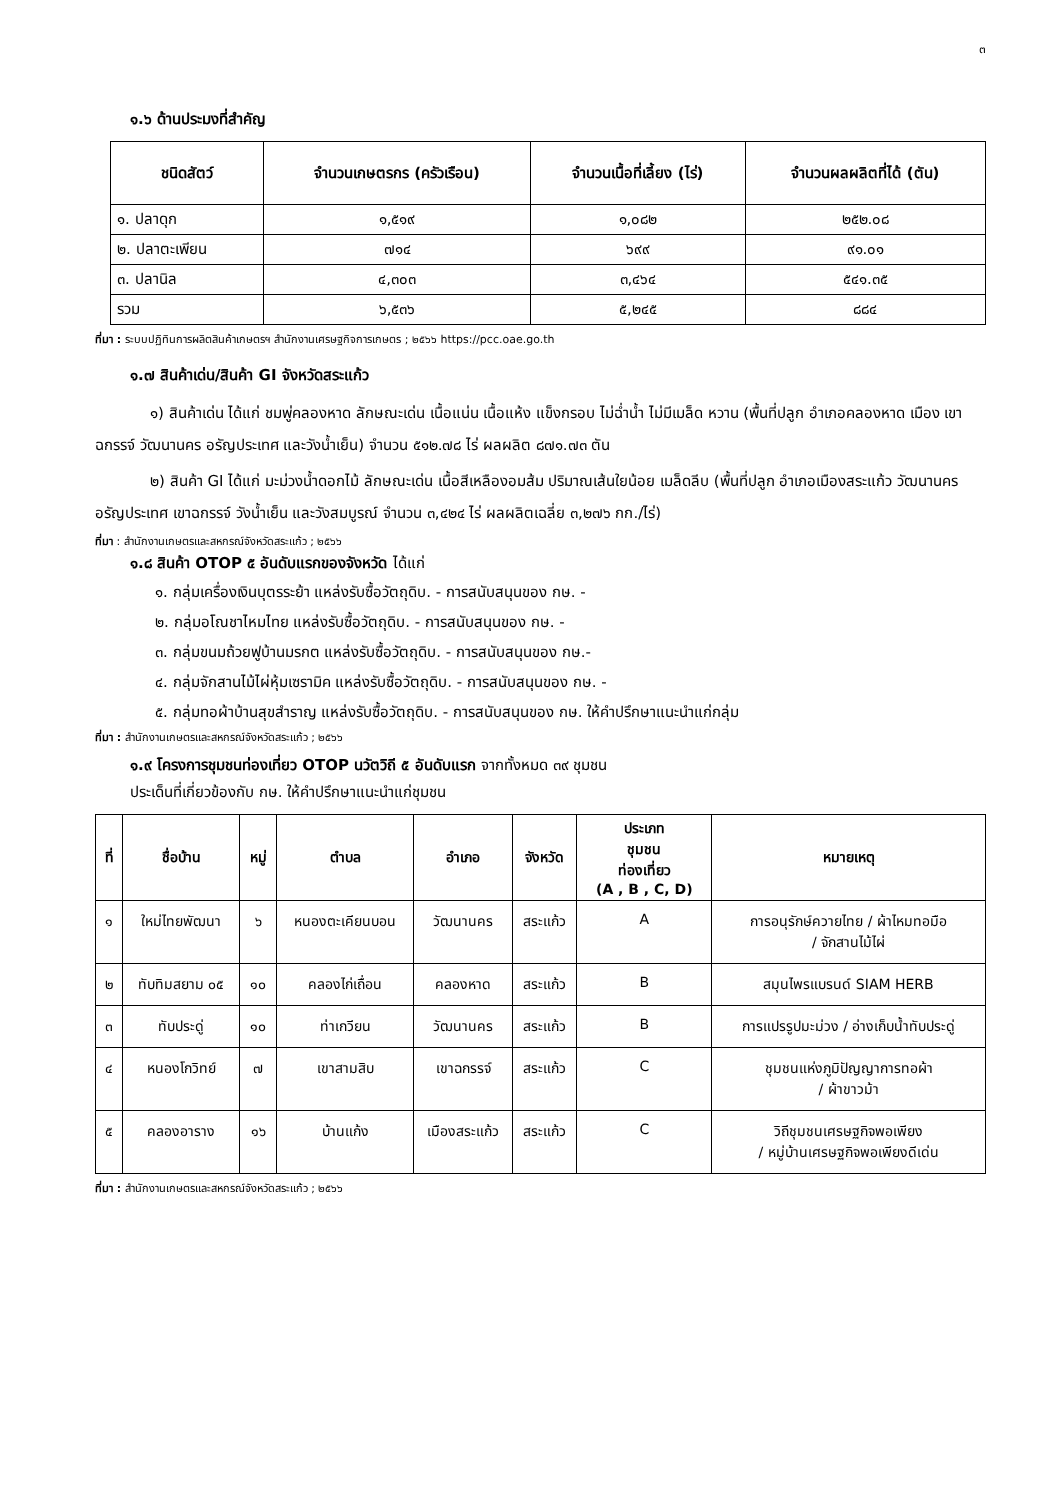๓
๑.๖ ด้านประมงที่สำคัญ
| ชนิดสัตว์ | จำนวนเกษตรกร (ครัวเรือน) | จำนวนเนื้อที่เลี้ยง (ไร่) | จำนวนผลผลิตที่ได้ (ตัน) |
| --- | --- | --- | --- |
| ๑. ปลาดุก | ๑,๕๑๙ | ๑,๐๘๒ | ๒๕๒.๐๘ |
| ๒. ปลาตะเพียน | ๗๑๔ | ๖๙๙ | ๙๑.๐๑ |
| ๓. ปลานิล | ๔,๓๐๓ | ๓,๔๖๔ | ๕๔๑.๓๕ |
| รวม | ๖,๕๓๖ | ๕,๒๔๕ | ๘๘๔ |
ที่มา : ระบบปฏิทินการผลิตสินค้าเกษตรฯ สำนักงานเศรษฐกิจการเกษตร ; ๒๕๖๖ https://pcc.oae.go.th
๑.๗ สินค้าเด่น/สินค้า GI จังหวัดสระแก้ว
๑) สินค้าเด่น ได้แก่ ชมพู่คลองหาด ลักษณะเด่น เนื้อแน่น เนื้อแห้ง แข็งกรอบ ไม่ฉ่ำน้ำ ไม่มีเมล็ด หวาน (พื้นที่ปลูก อำเภอคลองหาด เมือง เขาฉกรรจ์ วัฒนานคร อรัญประเทศ และวังน้ำเย็น) จำนวน ๕๑๒.๗๘ ไร่ ผลผลิต ๘๗๑.๗๓ ตัน
๒) สินค้า GI ได้แก่ มะม่วงน้ำดอกไม้ ลักษณะเด่น เนื้อสีเหลืองอมส้ม ปริมาณเส้นใยน้อย เมล็ดลีบ (พื้นที่ปลูก อำเภอเมืองสระแก้ว วัฒนานคร อรัญประเทศ เขาฉกรรจ์ วังน้ำเย็น และวังสมบูรณ์ จำนวน ๓,๔๒๔ ไร่ ผลผลิตเฉลี่ย ๓,๒๗๖ กก./ไร่)
ที่มา : สำนักงานเกษตรและสหกรณ์จังหวัดสระแก้ว ; ๒๕๖๖
๑.๘ สินค้า OTOP ๕ อันดับแรกของจังหวัด ได้แก่
๑. กลุ่มเครื่องเงินบุตรระย้า แหล่งรับซื้อวัตถุดิบ. - การสนับสนุนของ กษ. -
๒. กลุ่มอโณชาไหมไทย แหล่งรับซื้อวัตถุดิบ. - การสนับสนุนของ กษ. -
๓. กลุ่มขนมถ้วยฟูบ้านมรกต แหล่งรับซื้อวัตถุดิบ. - การสนับสนุนของ กษ.-
๔. กลุ่มจักสานไม้ไผ่หุ้มเซรามิค แหล่งรับซื้อวัตถุดิบ. - การสนับสนุนของ กษ. -
๕. กลุ่มทอผ้าบ้านสุขสำราญ แหล่งรับซื้อวัตถุดิบ. - การสนับสนุนของ กษ. ให้คำปรึกษาแนะนำแก่กลุ่ม
ที่มา : สำนักงานเกษตรและสหกรณ์จังหวัดสระแก้ว ; ๒๕๖๖
๑.๙ โครงการชุมชนท่องเที่ยว OTOP นวัตวิถี ๕ อันดับแรก จากทั้งหมด ๓๙ ชุมชน
ประเด็นที่เกี่ยวข้องกับ กษ. ให้คำปรึกษาแนะนำแก่ชุมชน
| ที่ | ชื่อบ้าน | หมู่ | ตำบล | อำเภอ | จังหวัด | ประเภท ชุมชน ท่องเที่ยว (A , B , C, D) | หมายเหตุ |
| --- | --- | --- | --- | --- | --- | --- | --- |
| ๑ | ใหม่ไทยพัฒนา | ๖ | หนองตะเคียนบอน | วัฒนานคร | สระแก้ว | A | การอนุรักษ์ควายไทย / ผ้าไหมทอมือ / จักสานไม้ไผ่ |
| ๒ | ทับทิมสยาม ๐๕ | ๑๐ | คลองไก่เถื่อน | คลองหาด | สระแก้ว | B | สมุนไพรแบรนด์ SIAM HERB |
| ๓ | ทับประดู่ | ๑๐ | ท่าเกวียน | วัฒนานคร | สระแก้ว | B | การแปรรูปมะม่วง / อ่างเก็บน้ำทับประดู่ |
| ๔ | หนองโกวิทย์ | ๗ | เขาสามสิบ | เขาฉกรรจ์ | สระแก้ว | C | ชุมชนแห่งภูมิปัญญาการทอผ้า / ผ้าขาวม้า |
| ๕ | คลองอาราง | ๑๖ | บ้านแก้ง | เมืองสระแก้ว | สระแก้ว | C | วิถีชุมชนเศรษฐกิจพอเพียง / หมู่บ้านเศรษฐกิจพอเพียงดีเด่น |
ที่มา : สำนักงานเกษตรและสหกรณ์จังหวัดสระแก้ว ; ๒๕๖๖